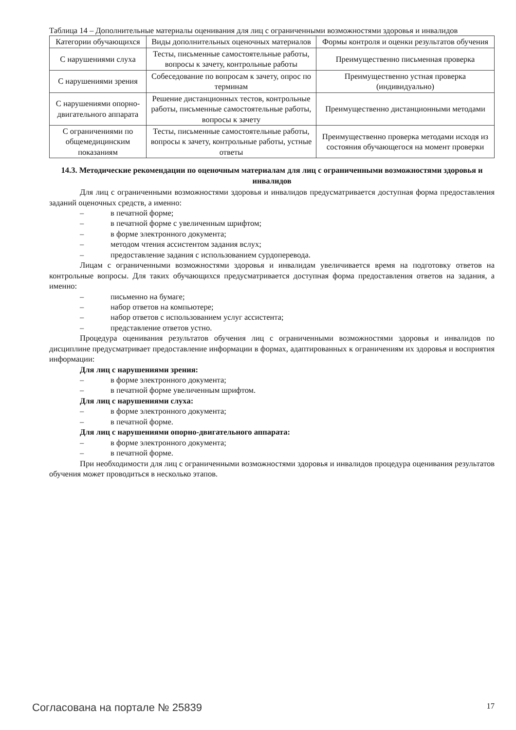Таблица 14 – Дополнительные материалы оценивания для лиц с ограниченными возможностями здоровья и инвалидов
| Категории обучающихся | Виды дополнительных оценочных материалов | Формы контроля и оценки результатов обучения |
| С нарушениями слуха | Тесты, письменные самостоятельные работы, вопросы к зачету, контрольные работы | Преимущественно письменная проверка |
| С нарушениями зрения | Собеседование по вопросам к зачету, опрос по терминам | Преимущественно устная проверка (индивидуально) |
| С нарушениями опорно-двигательного аппарата | Решение дистанционных тестов, контрольные работы, письменные самостоятельные работы, вопросы к зачету | Преимущественно дистанционными методами |
| С ограничениями по общемедицинским показаниям | Тесты, письменные самостоятельные работы, вопросы к зачету, контрольные работы, устные ответы | Преимущественно проверка методами исходя из состояния обучающегося на момент проверки |
14.3. Методические рекомендации по оценочным материалам для лиц с ограниченными возможностями здоровья и инвалидов
Для лиц с ограниченными возможностями здоровья и инвалидов предусматривается доступная форма предоставления заданий оценочных средств, а именно:
– в печатной форме;
– в печатной форме с увеличенным шрифтом;
– в форме электронного документа;
– методом чтения ассистентом задания вслух;
– предоставление задания с использованием сурдоперевода.
Лицам с ограниченными возможностями здоровья и инвалидам увеличивается время на подготовку ответов на контрольные вопросы. Для таких обучающихся предусматривается доступная форма предоставления ответов на задания, а именно:
– письменно на бумаге;
– набор ответов на компьютере;
– набор ответов с использованием услуг ассистента;
– представление ответов устно.
Процедура оценивания результатов обучения лиц с ограниченными возможностями здоровья и инвалидов по дисциплине предусматривает предоставление информации в формах, адаптированных к ограничениям их здоровья и восприятия информации:
Для лиц с нарушениями зрения:
– в форме электронного документа;
– в печатной форме увеличенным шрифтом.
Для лиц с нарушениями слуха:
– в форме электронного документа;
– в печатной форме.
Для лиц с нарушениями опорно-двигательного аппарата:
– в форме электронного документа;
– в печатной форме.
При необходимости для лиц с ограниченными возможностями здоровья и инвалидов процедура оценивания результатов обучения может проводиться в несколько этапов.
Согласована на портале № 25839 17